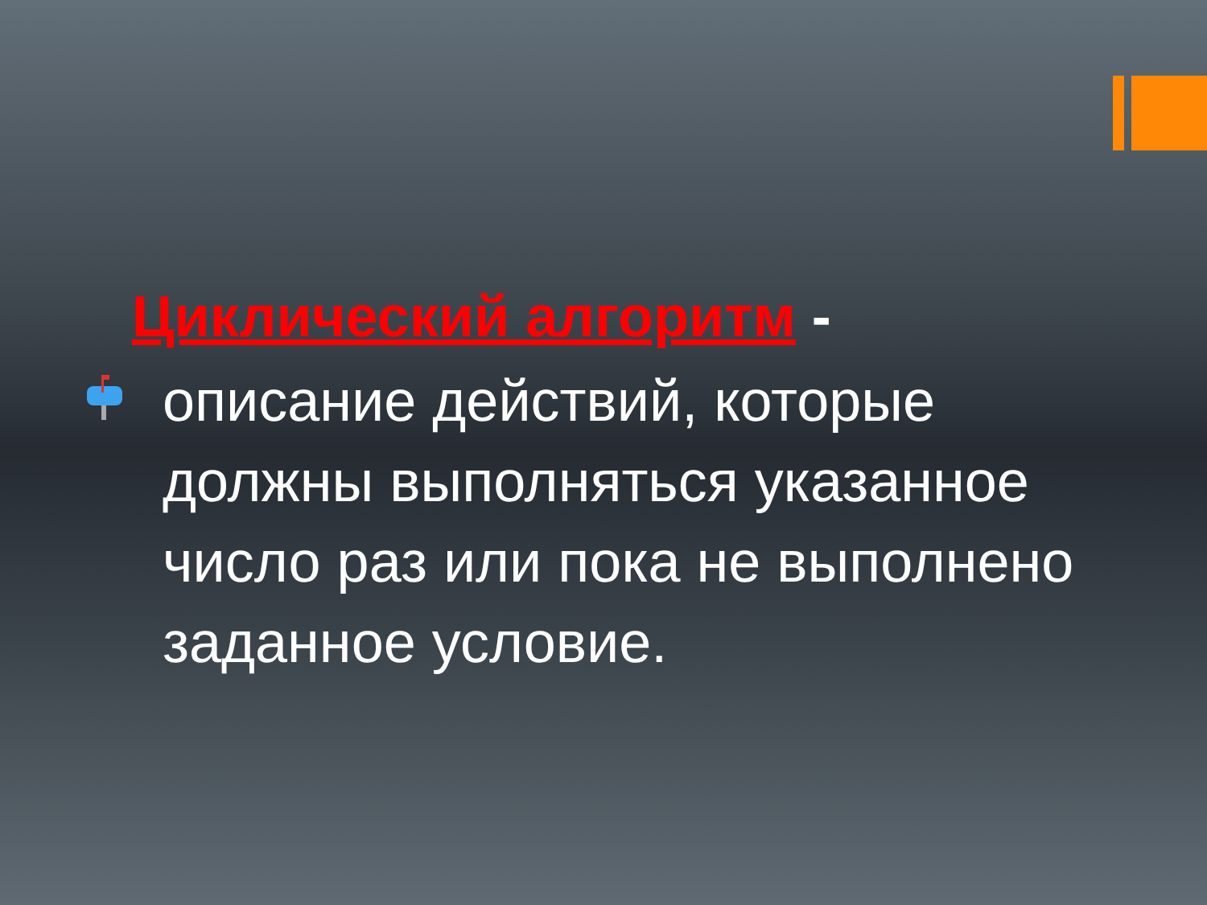Циклический алгоритм -
описание действий, которые должны выполняться указанное число раз или пока не выполнено заданное условие.